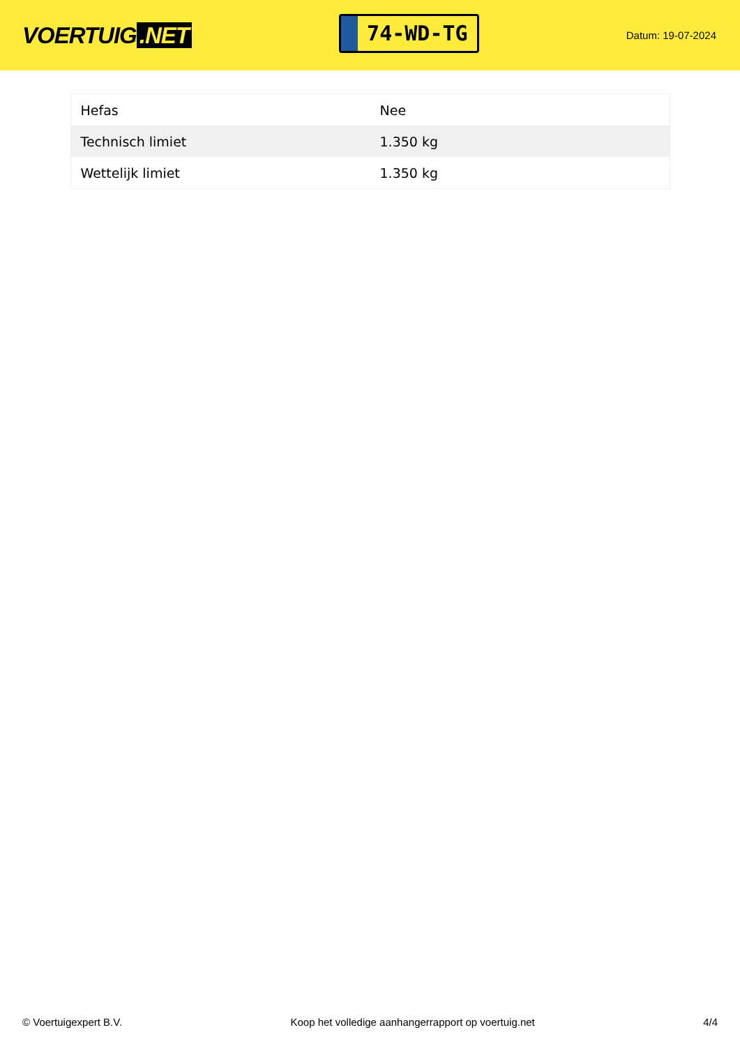VOERTUIG.NET
74-WD-TG
Datum: 19-07-2024
| Hefas | Nee |
| Technisch limiet | 1.350 kg |
| Wettelijk limiet | 1.350 kg |
© Voertuigexpert B.V. Koop het volledige aanhangerrapport op voertuig.net 4/4